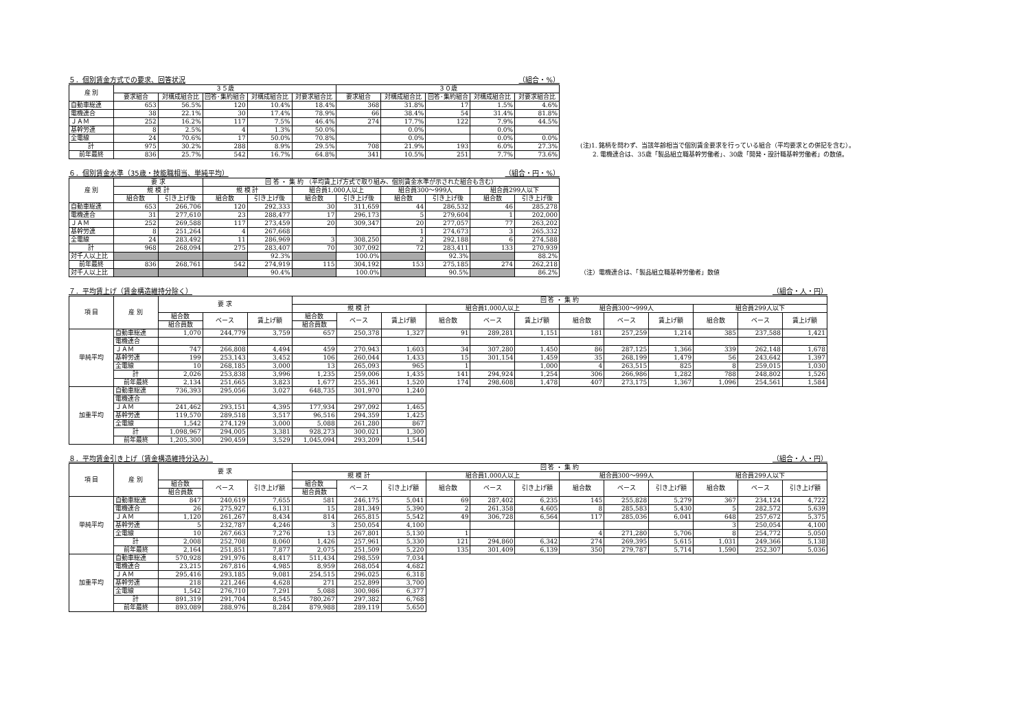５．個別賃金方式での要求、回答状況 （組合・%）
| 産 別 | ３５歳 | | | | | ３０歳 | | | | |
| --- | --- | --- | --- | --- | --- | --- | --- | --- | --- | --- |
| | 要求組合 | 対構成組合比 | 回答･集約組合 | 対構成組合比 | 対要求組合比 | 要求組合 | 対構成組合比 | 回答･集約組合 | 対構成組合比 | 対要求組合比 |
| 自動車総連 | 653 | 56.5% | 120 | 10.4% | 18.4% | 368 | 31.8% | 17 | 1.5% | 4.6% |
| 電機連合 | 38 | 22.1% | 30 | 17.4% | 78.9% | 66 | 38.4% | 54 | 31.4% | 81.8% |
| ＪＡＭ | 252 | 16.2% | 117 | 7.5% | 46.4% | 274 | 17.7% | 122 | 7.9% | 44.5% |
| 基幹労連 | 8 | 2.5% | 4 | 1.3% | 50.0% | | 0.0% | | 0.0% | |
| 全電線 | 24 | 70.6% | 17 | 50.0% | 70.8% | | 0.0% | | 0.0% | 0.0% |
| 計 | 975 | 30.2% | 288 | 8.9% | 29.5% | 708 | 21.9% | 193 | 6.0% | 27.3% |
| 前年最終 | 836 | 25.7% | 542 | 16.7% | 64.8% | 341 | 10.5% | 251 | 7.7% | 73.6% |
(注)1. 銘柄を問わず、当該年齢相当で個別賃金要求を行っている組合（平均要求との併記を含む）。
　　2. 電機連合は、35歳「製品組立職基幹労働者」、30歳「開発・設計職基幹労働者」の数値。
６．個別賃金水準（35歳・技能職相当、単純平均） （組合・円・%）
| 産 別 | 要 求 | | 回 答 ・ 集 約 （平均賃上げ方式で取り組み、個別賃金水準が示された組合も含む） | | | | | | | |
| --- | --- | --- | --- | --- | --- | --- | --- | --- | --- | --- |
| | 規 模 計 | | 規 模 計 | | 組合員1,000人以上 | | 組合員300～999人 | | 組合員299人以下 | |
| | 組合数 | 引き上げ後 | 組合数 | 引き上げ後 | 組合数 | 引き上げ後 | 組合数 | 引き上げ後 | 組合数 | 引き上げ後 |
| 自動車総連 | 653 | 266,706 | 120 | 292,333 | 30 | 311,659 | 44 | 286,532 | 46 | 285,278 |
| 電機連合 | 31 | 277,610 | 23 | 288,477 | 17 | 296,173 | 5 | 279,604 | 1 | 202,000 |
| ＪＡＭ | 252 | 269,588 | 117 | 273,459 | 20 | 309,347 | 20 | 277,057 | 77 | 263,202 |
| 基幹労連 | 8 | 251,264 | 4 | 267,668 | | | 1 | 274,673 | 3 | 265,332 |
| 全電線 | 24 | 283,492 | 11 | 286,969 | 3 | 308,250 | 2 | 292,188 | 6 | 274,588 |
| 計 | 968 | 268,094 | 275 | 283,407 | 70 | 307,092 | 72 | 283,411 | 133 | 270,939 |
| 対千人以上比 | | | | 92.3% | | 100.0% | | 92.3% | | 88.2% |
| 前年最終 | 836 | 268,761 | 542 | 274,919 | 115 | 304,192 | 153 | 275,185 | 274 | 262,218 |
| 対千人以上比 | | | | 90.4% | | 100.0% | | 90.5% | | 86.2% |
（注）電機連合は、「製品組立職基幹労働者」数値
７．平均賃上げ（賃金構造維持分除く） （組合・人・円）
| 項 目 | 産 別 | 要 求 | | | 回 答 ・ 集 約 | | | | | | | | | | | |
| --- | --- | --- | --- | --- | --- | --- | --- | --- | --- | --- | --- | --- | --- | --- | --- | --- |
| | | | | | 規 模 計 | | | 組合員1,000人以上 | | | 組合員300～999人 | | | 組合員299人以下 | | |
| | | 組合数 | ベース | 賃上げ額 | 組合数 | ベース | 賃上げ額 | 組合数 | ベース | 賃上げ額 | 組合数 | ベース | 賃上げ額 | 組合数 | ベース | 賃上げ額 |
| | | 組合員数 | | | 組合員数 | | | | | | | | | | | |
| 単純平均 | 自動車総連 | 1,070 | 244,779 | 3,759 | 657 | 250,378 | 1,327 | 91 | 289,281 | 1,151 | 181 | 257,259 | 1,214 | 385 | 237,588 | 1,421 |
| | 電機連合 | | | | | | | | | | | | | | | |
| | ＪＡＭ | 747 | 266,808 | 4,494 | 459 | 270,943 | 1,603 | 34 | 307,280 | 1,450 | 86 | 287,125 | 1,366 | 339 | 262,148 | 1,678 |
| | 基幹労連 | 199 | 253,143 | 3,452 | 106 | 260,044 | 1,433 | 15 | 301,154 | 1,459 | 35 | 268,199 | 1,479 | 56 | 243,642 | 1,397 |
| | 全電線 | 10 | 268,185 | 3,000 | 13 | 265,093 | 965 | 1 | | 1,000 | 4 | 263,515 | 825 | 8 | 259,015 | 1,030 |
| | 計 | 2,026 | 253,838 | 3,996 | 1,235 | 259,006 | 1,435 | 141 | 294,924 | 1,254 | 306 | 266,986 | 1,282 | 788 | 248,802 | 1,526 |
| | 前年最終 | 2,134 | 251,665 | 3,823 | 1,677 | 255,361 | 1,520 | 174 | 298,608 | 1,478 | 407 | 273,175 | 1,367 | 1,096 | 254,561 | 1,584 |
| 加重平均 | 自動車総連 | 736,393 | 295,056 | 3,027 | 648,735 | 301,970 | 1,240 | | | | | | | | | |
| | 電機連合 | | | | | | | | | | | | | | | |
| | ＪＡＭ | 241,462 | 293,151 | 4,395 | 177,934 | 297,092 | 1,465 | | | | | | | | | |
| | 基幹労連 | 119,570 | 289,518 | 3,517 | 96,516 | 294,359 | 1,425 | | | | | | | | | |
| | 全電線 | 1,542 | 274,129 | 3,000 | 5,088 | 261,280 | 867 | | | | | | | | | |
| | 計 | 1,098,967 | 294,005 | 3,381 | 928,273 | 300,021 | 1,300 | | | | | | | | | |
| | 前年最終 | 1,205,300 | 290,459 | 3,529 | 1,045,094 | 293,209 | 1,544 | | | | | | | | | |
８．平均賃金引き上げ（賃金構造維持分込み） （組合・人・円）
| 項 目 | 産 別 | 要 求 | | | 回 答 ・ 集 約 | | | | | | | | | | | |
| --- | --- | --- | --- | --- | --- | --- | --- | --- | --- | --- | --- | --- | --- | --- | --- | --- |
| | | | | | 規 模 計 | | | 組合員1,000人以上 | | | 組合員300～999人 | | | 組合員299人以下 | | |
| | | 組合数 | ベース | 引き上げ額 | 組合数 | ベース | 引き上げ額 | 組合数 | ベース | 引き上げ額 | 組合数 | ベース | 引き上げ額 | 組合数 | ベース | 引き上げ額 |
| | | 組合員数 | | | 組合員数 | | | | | | | | | | | |
| 単純平均 | 自動車総連 | 847 | 240,619 | 7,655 | 581 | 246,175 | 5,041 | 69 | 287,402 | 6,235 | 145 | 255,828 | 5,279 | 367 | 234,124 | 4,722 |
| | 電機連合 | 26 | 275,927 | 6,131 | 15 | 281,349 | 5,390 | 2 | 261,358 | 4,605 | 8 | 285,583 | 5,430 | 5 | 282,572 | 5,639 |
| | ＪＡＭ | 1,120 | 261,267 | 8,434 | 814 | 265,815 | 5,542 | 49 | 306,728 | 6,564 | 117 | 285,036 | 6,041 | 648 | 257,672 | 5,375 |
| | 基幹労連 | 5 | 232,787 | 4,246 | 3 | 250,054 | 4,100 | | | | | | | 3 | 250,054 | 4,100 |
| | 全電線 | 10 | 267,663 | 7,276 | 13 | 267,801 | 5,130 | 1 | | | 4 | 271,280 | 5,706 | 8 | 254,772 | 5,050 |
| | 計 | 2,008 | 252,708 | 8,060 | 1,426 | 257,961 | 5,330 | 121 | 294,860 | 6,342 | 274 | 269,395 | 5,615 | 1,031 | 249,366 | 5,138 |
| | 前年最終 | 2,164 | 251,851 | 7,877 | 2,075 | 251,509 | 5,220 | 135 | 301,409 | 6,139 | 350 | 279,787 | 5,714 | 1,590 | 252,307 | 5,036 |
| 加重平均 | 自動車総連 | 570,928 | 291,976 | 8,417 | 511,434 | 298,559 | 7,034 | | | | | | | | | |
| | 電機連合 | 23,215 | 267,816 | 4,985 | 8,959 | 268,054 | 4,682 | | | | | | | | | |
| | ＪＡＭ | 295,416 | 293,185 | 9,081 | 254,515 | 296,025 | 6,318 | | | | | | | | | |
| | 基幹労連 | 218 | 221,246 | 4,628 | 271 | 252,899 | 3,700 | | | | | | | | | |
| | 全電線 | 1,542 | 276,710 | 7,291 | 5,088 | 300,986 | 6,377 | | | | | | | | | |
| | 計 | 891,319 | 291,704 | 8,545 | 780,267 | 297,382 | 6,768 | | | | | | | | | |
| | 前年最終 | 893,089 | 288,976 | 8,284 | 879,988 | 289,119 | 5,650 | | | | | | | | | |